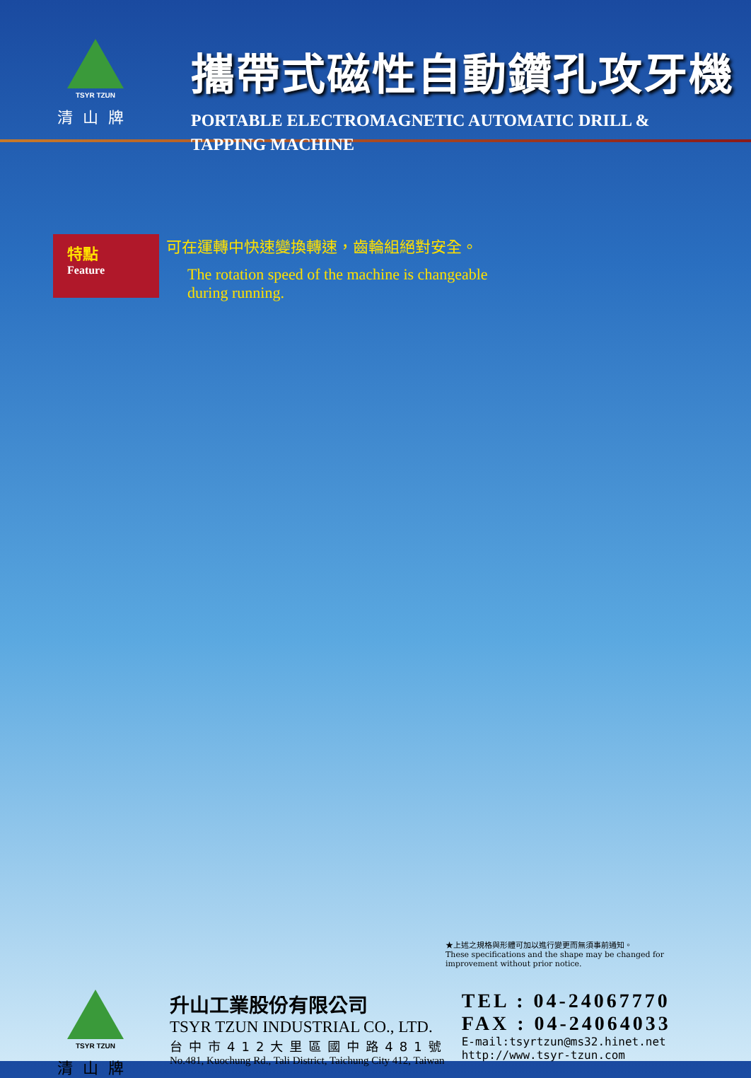TSYR TZUN
清山牌
攜帶式磁性自動鑽孔攻牙機
PORTABLE ELECTROMAGNETIC AUTOMATIC DRILL &
TAPPING MACHINE
特點
Feature
可在運轉中快速變換轉速，齒輪組絕對安全。
The rotation speed of the machine is changeable
during running.
★上述之規格與形體可加以進行變更而無須事前通知。
These specifications and the shape may be changed for
improvement without prior notice.
TSYR TZUN
清山牌
升山工業股份有限公司
TSYR TZUN INDUSTRIAL CO., LTD.
台中市412大里區國中路481號
No.481, Kuochung Rd., Tali District, Taichung City 412, Taiwan
TEL : 04-24067770
FAX : 04-24064033
E-mail:tsyrtzun@ms32.hinet.net
http://www.tsyr-tzun.com